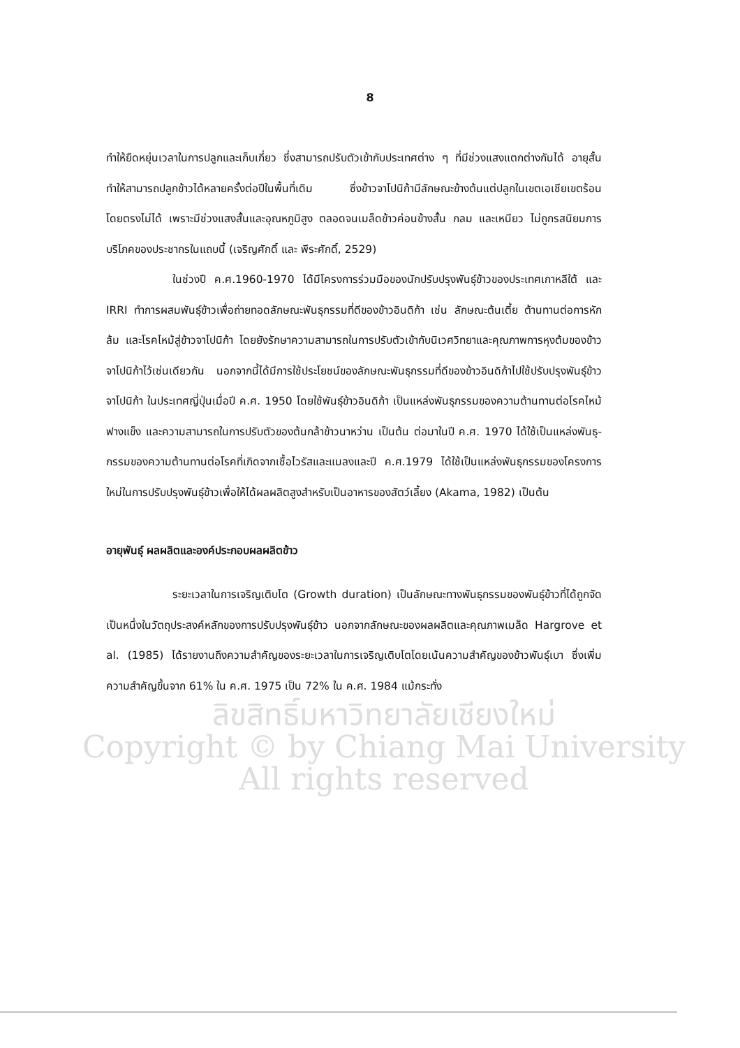8
ทำให้ยืดหยุ่นเวลาในการปลูกและเก็บเกี่ยว ซึ่งสามารถปรับตัวเข้ากับประเทศต่าง ๆ ที่มีช่วงแสงแตกต่างกันได้ อายุสั้นทำให้สามารถปลูกข้าวได้หลายครั้งต่อปีในพื้นที่เดิม ซึ่งข้าวจาโปนิก้ามีลักษณะข้างต้นแต่ปลูกในเขตเอเชียเขตร้อนโดยตรงไม่ได้ เพราะมีช่วงแสงสั้นและอุณหภูมิสูง ตลอดจนเมล็ดข้าวค่อนข้างสั้น กลม และเหนียว ไม่ถูกรสนิยมการบริโภคของประชากรในแถบนี้ (เจริญศักดิ์ และ พีระศักดิ์, 2529)
ในช่วงปี ค.ศ.1960-1970 ได้มีโครงการร่วมมือของนักปรับปรุงพันธุ์ข้าวของประเทศเกาหลีใต้ และ IRRI ทำการผสมพันธุ์ข้าวเพื่อถ่ายทอดลักษณะพันธุกรรมที่ดีของข้าวอินดิก้า เช่น ลักษณะต้นเตี้ย ต้านทานต่อการหักล้ม และโรคไหม้สู่ข้าวจาโปนิก้า โดยยังรักษาความสามารถในการปรับตัวเข้ากับนิเวศวิทยาและคุณภาพการหุงต้มของข้าวจาโปนิก้าไว้เช่นเดียวกัน นอกจากนี้ได้มีการใช้ประโยชน์ของลักษณะพันธุกรรมที่ดีของข้าวอินดิก้าไปใช้ปรับปรุงพันธุ์ข้าวจาโปนิก้า ในประเทศญี่ปุ่นเมื่อปี ค.ศ. 1950 โดยใช้พันธุ์ข้าวอินดิก้า เป็นแหล่งพันธุกรรมของความต้านทานต่อโรคไหม้ ฟางแข็ง และความสามารถในการปรับตัวของต้นกล้าข้าวนาหว่าน เป็นต้น ต่อมาในปี ค.ศ. 1970 ได้ใช้เป็นแหล่งพันธุ-กรรมของความต้านทานต่อโรคที่เกิดจากเชื้อไวรัสและแมลงและปี ค.ศ.1979 ได้ใช้เป็นแหล่งพันธุกรรมของโครงการใหม่ในการปรับปรุงพันธุ์ข้าวเพื่อให้ได้ผลผลิตสูงสำหรับเป็นอาหารของสัตว์เลี้ยง (Akama, 1982) เป็นต้น
อายุพันธุ์ ผลผลิตและองค์ประกอบผลผลิตข้าว
ระยะเวลาในการเจริญเติบโต (Growth duration) เป็นลักษณะทางพันธุกรรมของพันธุ์ข้าวที่ได้ถูกจัดเป็นหนึ่งในวัตถุประสงค์หลักของการปรับปรุงพันธุ์ข้าว นอกจากลักษณะของผลผลิตและคุณภาพเมล็ด Hargrove et al. (1985) ได้รายงานถึงความสำคัญของระยะเวลาในการเจริญเติบโตโดยเน้นความสำคัญของข้าวพันธุ์เบา ซึ่งเพิ่มความสำคัญขึ้นจาก 61% ใน ค.ศ. 1975 เป็น 72% ใน ค.ศ. 1984 แม้กระทั่ง
ลิขสิทธิ์มหาวิทยาลัยเชียงใหม่
Copyright © by Chiang Mai University
All rights reserved